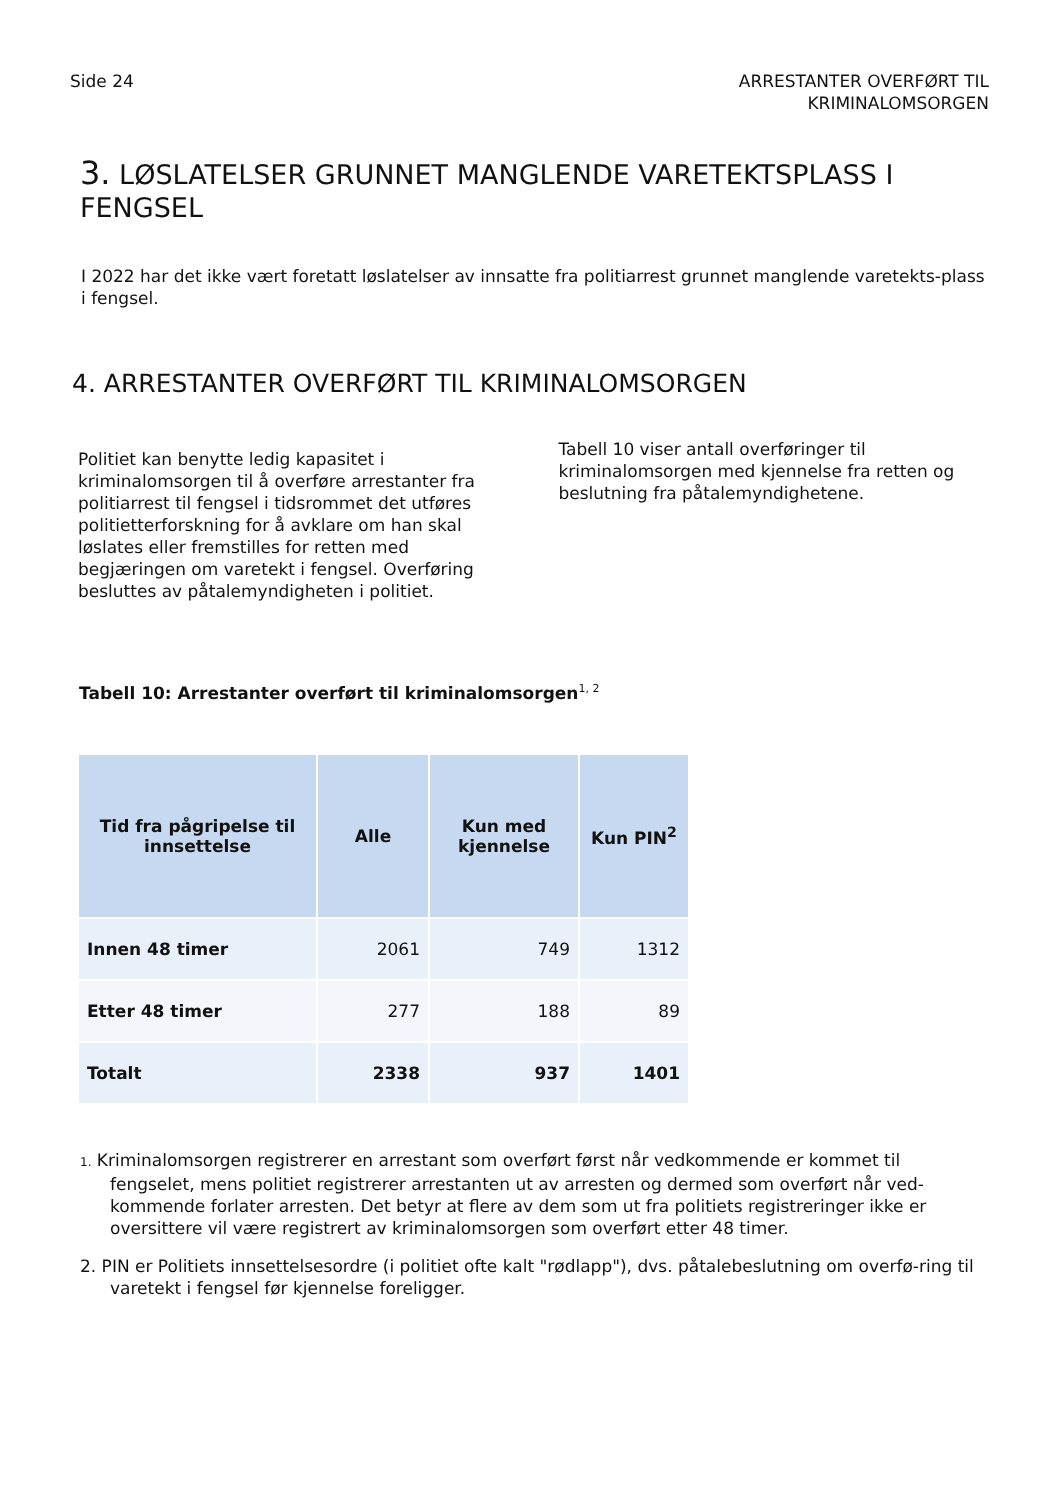Side 24 ARRESTANTER OVERFØRT TIL
KRIMINALOMSORGEN
3. LØSLATELSER GRUNNET MANGLENDE VARETEKTSPLASS I FENGSEL
I 2022 har det ikke vært foretatt løslatelser av innsatte fra politiarrest grunnet manglende varetekts-plass i fengsel.
4. ARRESTANTER OVERFØRT TIL KRIMINALOMSORGEN
Politiet kan benytte ledig kapasitet i kriminalomsorgen til å overføre arrestanter fra politiarrest til fengsel i tidsrommet det utføres politietterforskning for å avklare om han skal løslates eller fremstilles for retten med begjæringen om varetekt i fengsel. Overføring besluttes av påtalemyndigheten i politiet.
Tabell 10 viser antall overføringer til kriminalomsorgen med kjennelse fra retten og beslutning fra påtalemyndighetene.
Tabell 10: Arrestanter overført til kriminalomsorgen<sup>1, 2</sup>
| Tid fra pågripelse til innsettelse | Alle | Kun med kjennelse | Kun PIN<sup>2</sup> |
| --- | --- | --- | --- |
| Innen 48 timer | 2061 | 749 | 1312 |
| Etter 48 timer | 277 | 188 | 89 |
| Totalt | 2338 | 937 | 1401 |
1. Kriminalomsorgen registrerer en arrestant som overført først når vedkommende er kommet til fengselet, mens politiet registrerer arrestanten ut av arresten og dermed som overført når ved-kommende forlater arresten. Det betyr at flere av dem som ut fra politiets registreringer ikke er oversittere vil være registrert av kriminalomsorgen som overført etter 48 timer.
2. PIN er Politiets innsettelsesordre (i politiet ofte kalt "rødlapp"), dvs. påtalebeslutning om overfø-ring til varetekt i fengsel før kjennelse foreligger.